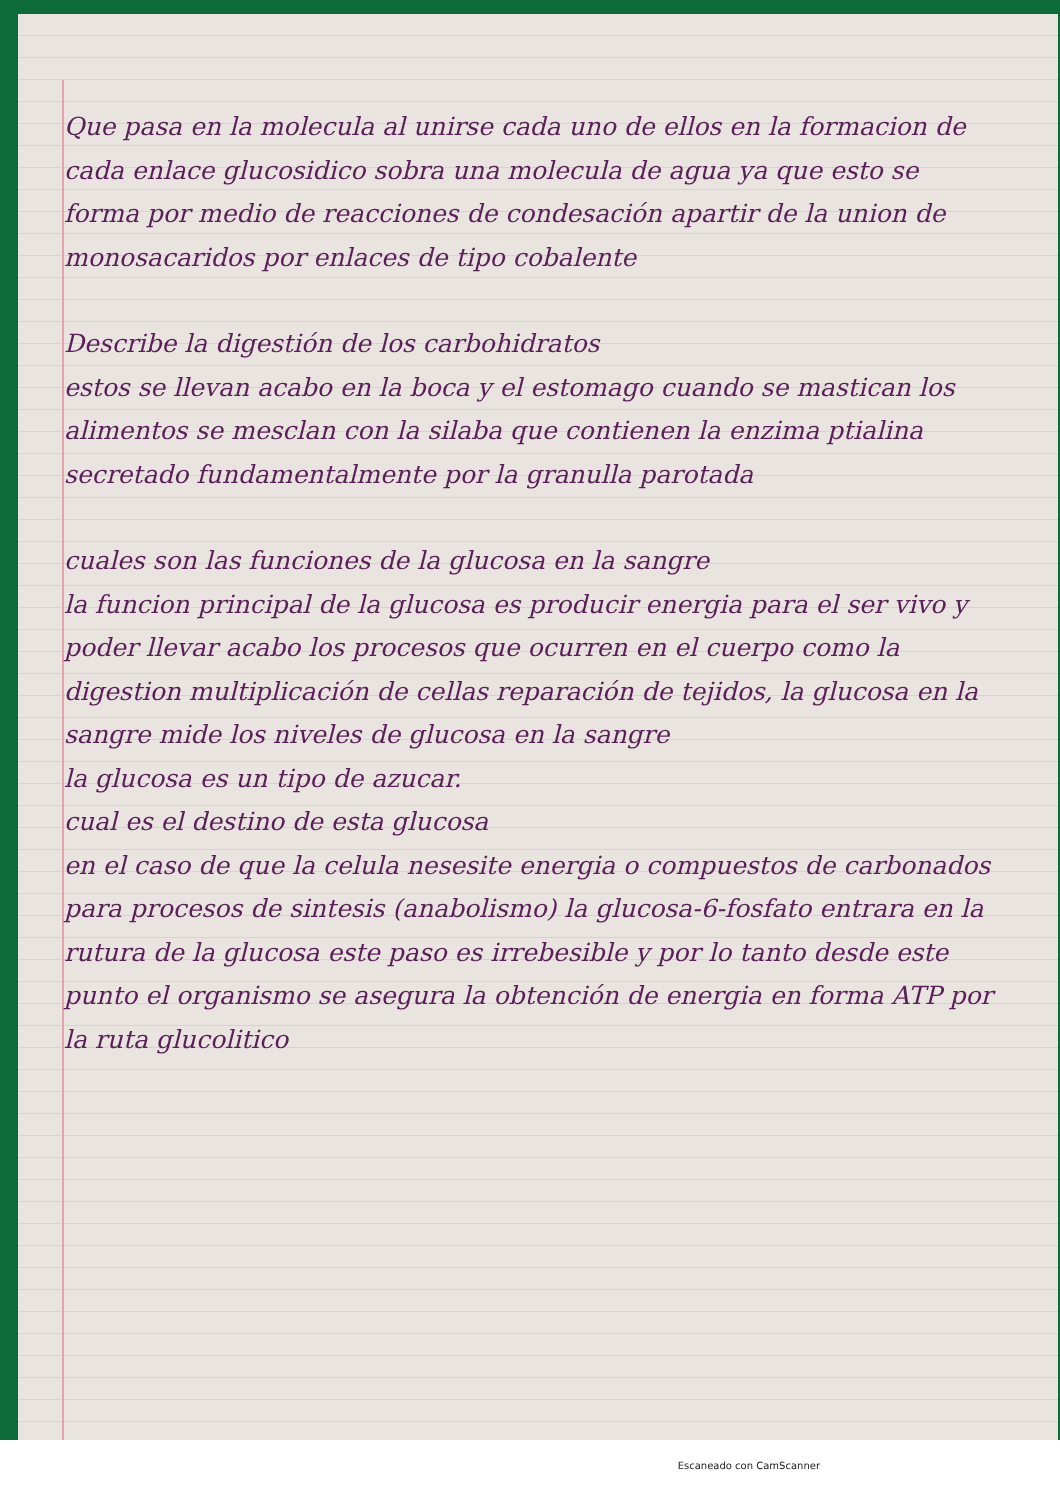Que pasa en la molecula al unirse cada uno de ellos en la formacion de cada enlace glucosidico sobra una molecula de agua ya que esto se forma por medio de reacciones de condesación apartir de la union de monosacaridos por enlaces de tipo cobalente
Describe la digestión de los carbohidratos
estos se llevan acabo en la boca y el estomago cuando se mastican los alimentos se mesclan con la silaba que contienen la enzima ptialina secretado fundamentalmente por la granulla parotada
cuales son las funciones de la glucosa en la sangre
la funcion principal de la glucosa es producir energia para el ser vivo y poder llevar acabo los procesos que ocurren en el cuerpo como la digestion multiplicación de cellas reparación de tejidos, la glucosa en la sangre mide los niveles de glucosa en la sangre
la glucosa es un tipo de azucar.
cual es el destino de esta glucosa
en el caso de que la celula nesesite energia o compuestos de carbonados para procesos de sintesis (anabolismo) la glucosa-6-fosfato entrara en la rutura de la glucosa este paso es irrebesible y por lo tanto desde este punto el organismo se asegura la obtención de energia en forma ATP por la ruta glucolitico
Escaneado con CamScanner